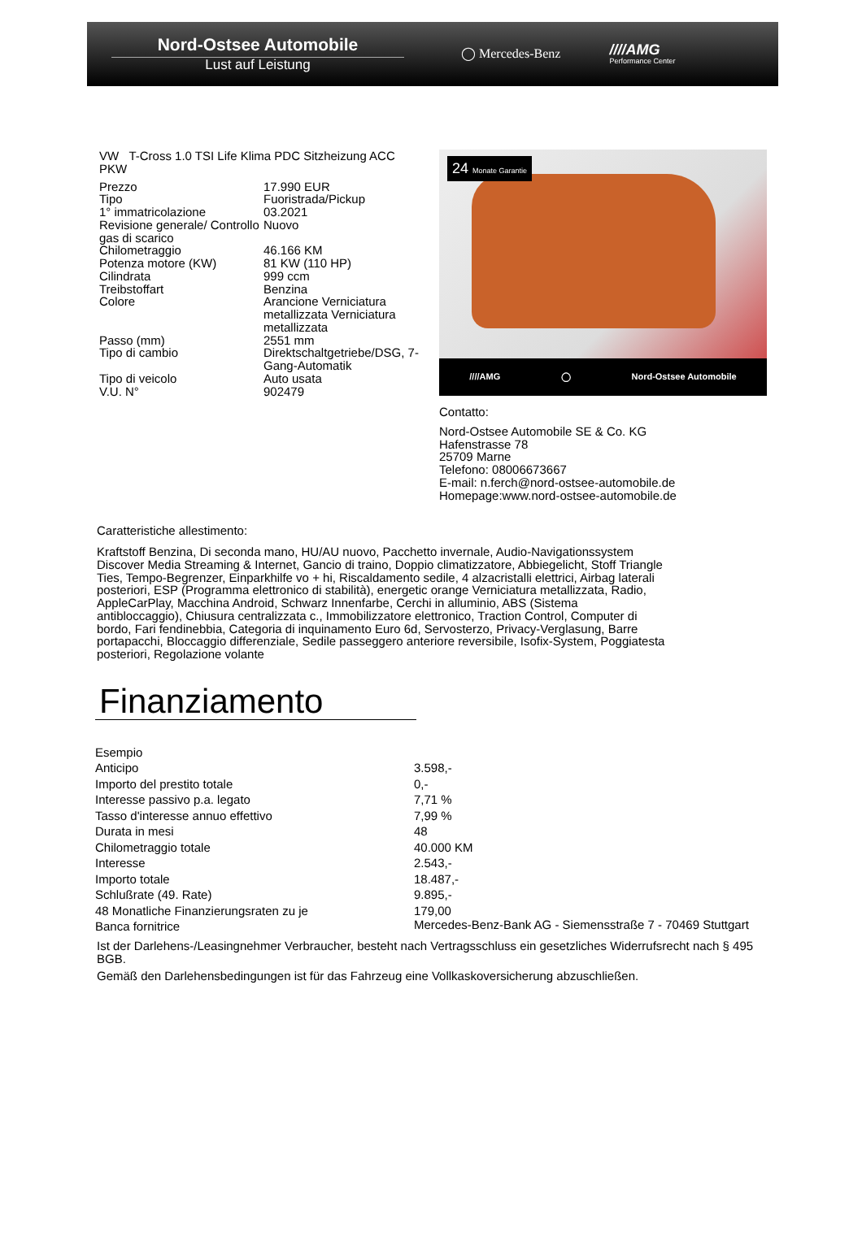Nord-Ostsee Automobile
Lust auf Leistung
◯ Mercedes-Benz ////AMG
Performance Center
VW T-Cross 1.0 TSI Life Klima PDC Sitzheizung ACC PKW
| Prezzo | 17.990 EUR |
| Tipo | Fuoristrada/Pickup |
| 1° immatricolazione | 03.2021 |
| Revisione generale/ Controllo gas di scarico | Nuovo |
| Chilometraggio | 46.166 KM |
| Potenza motore (KW) | 81 KW (110 HP) |
| Cilindrata | 999 ccm |
| Treibstoffart | Benzina |
| Colore | Arancione Verniciatura metallizzata Verniciatura metallizzata |
| Passo (mm) | 2551 mm |
| Tipo di cambio | Direktschaltgetriebe/DSG, 7-Gang-Automatik |
| Tipo di veicolo | Auto usata |
| V.U. N° | 902479 |
24 Monate Garantie
////AMG ◯ Nord-Ostsee Automobile
Contatto:
Nord-Ostsee Automobile SE & Co. KG
Hafenstrasse 78
25709 Marne
Telefono: 08006673667
E-mail: n.ferch@nord-ostsee-automobile.de
Homepage:www.nord-ostsee-automobile.de
Caratteristiche allestimento:
Kraftstoff Benzina, Di seconda mano, HU/AU nuovo, Pacchetto invernale, Audio-Navigationssystem Discover Media Streaming & Internet, Gancio di traino, Doppio climatizzatore, Abbiegelicht, Stoff Triangle Ties, Tempo-Begrenzer, Einparkhilfe vo + hi, Riscaldamento sedile, 4 alzacristalli elettrici, Airbag laterali posteriori, ESP (Programma elettronico di stabilità), energetic orange Verniciatura metallizzata, Radio, AppleCarPlay, Macchina Android, Schwarz Innenfarbe, Cerchi in alluminio, ABS (Sistema antibloccaggio), Chiusura centralizzata c., Immobilizzatore elettronico, Traction Control, Computer di bordo, Fari fendinebbia, Categoria di inquinamento Euro 6d, Servosterzo, Privacy-Verglasung, Barre portapacchi, Bloccaggio differenziale, Sedile passeggero anteriore reversibile, Isofix-System, Poggiatesta posteriori, Regolazione volante
Finanziamento
| Esempio | |
| Anticipo | 3.598,- |
| Importo del prestito totale | 0,- |
| Interesse passivo p.a. legato | 7,71 % |
| Tasso d'interesse annuo effettivo | 7,99 % |
| Durata in mesi | 48 |
| Chilometraggio totale | 40.000 KM |
| Interesse | 2.543,- |
| Importo totale | 18.487,- |
| Schlußrate (49. Rate) | 9.895,- |
| 48 Monatliche Finanzierungsraten zu je | 179,00 |
| Banca fornitrice | Mercedes-Benz-Bank AG - Siemensstraße 7 - 70469 Stuttgart |
Ist der Darlehens-/Leasingnehmer Verbraucher, besteht nach Vertragsschluss ein gesetzliches Widerrufsrecht nach § 495 BGB.
Gemäß den Darlehensbedingungen ist für das Fahrzeug eine Vollkaskoversicherung abzuschließen.